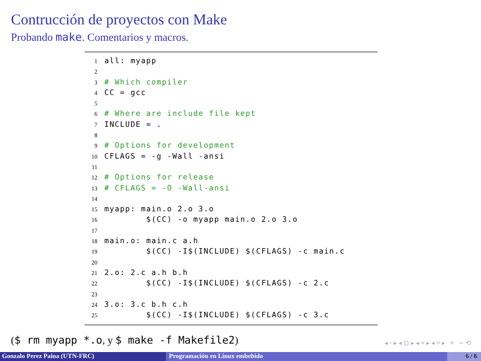Contrucción de proyectos con Make
Probando make. Comentarios y macros.
1 all: myapp
2
3 # Which compiler
4 CC = gcc
5
6 # Where are include file kept
7 INCLUDE = .
8
9 # Options for development
10 CFLAGS = -g -Wall -ansi
11
12 # Options for release
13 # CFLAGS = -O -Wall-ansi
14
15 myapp: main.o 2.o 3.o
16 $(CC) -o myapp main.o 2.o 3.o
17
18 main.o: main.c a.h
19 $(CC) -I$(INCLUDE) $(CFLAGS) -c main.c
20
21 2.o: 2.c a.h b.h
22 $(CC) -I$(INCLUDE) $(CFLAGS) -c 2.c
23
24 3.o: 3.c b.h c.h
25 $(CC) -I$(INCLUDE) $(CFLAGS) -c 3.c
($ rm myapp *.o, y $ make -f Makefile2)
◂ ▫ ▸ ◂ ⊡ ▸ ◂ ≡ ▸ ◂ ≡ ▸ ≡ ∽ ⟲
Gonzalo Perez Paina (UTN-FRC) Programación en Linux embebido 6 / 6